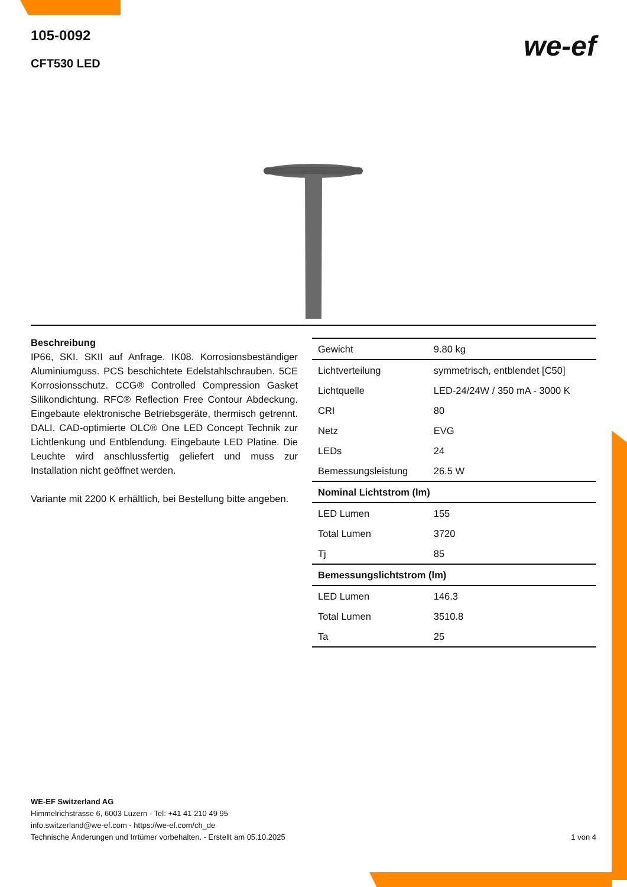105-0092
CFT530 LED
we-ef
Beschreibung
IP66, SKI. SKII auf Anfrage. IK08. Korrosionsbeständiger Aluminiumguss. PCS beschichtete Edelstahlschrauben. 5CE Korrosionsschutz. CCG® Controlled Compression Gasket Silikondichtung. RFC® Reflection Free Contour Abdeckung. Eingebaute elektronische Betriebsgeräte, thermisch getrennt. DALI. CAD-optimierte OLC® One LED Concept Technik zur Lichtlenkung und Entblendung. Eingebaute LED Platine. Die Leuchte wird anschlussfertig geliefert und muss zur Installation nicht geöffnet werden.
Variante mit 2200 K erhältlich, bei Bestellung bitte angeben.
| Gewicht | 9.80 kg |
| Lichtverteilung | symmetrisch, entblendet [C50] |
| Lichtquelle | LED-24/24W / 350 mA - 3000 K |
| CRI | 80 |
| Netz | EVG |
| LEDs | 24 |
| Bemessungsleistung | 26.5 W |
| Nominal Lichtstrom (lm) | |
| LED Lumen | 155 |
| Total Lumen | 3720 |
| Tj | 85 |
| Bemessungslichtstrom (lm) | |
| LED Lumen | 146.3 |
| Total Lumen | 3510.8 |
| Ta | 25 |
WE-EF Switzerland AG
Himmelrichstrasse 6, 6003 Luzern - Tel: +41 41 210 49 95
info.switzerland@we-ef.com - https://we-ef.com/ch_de
Technische Änderungen und Irrtümer vorbehalten. - Erstellt am 05.10.2025 1 von 4